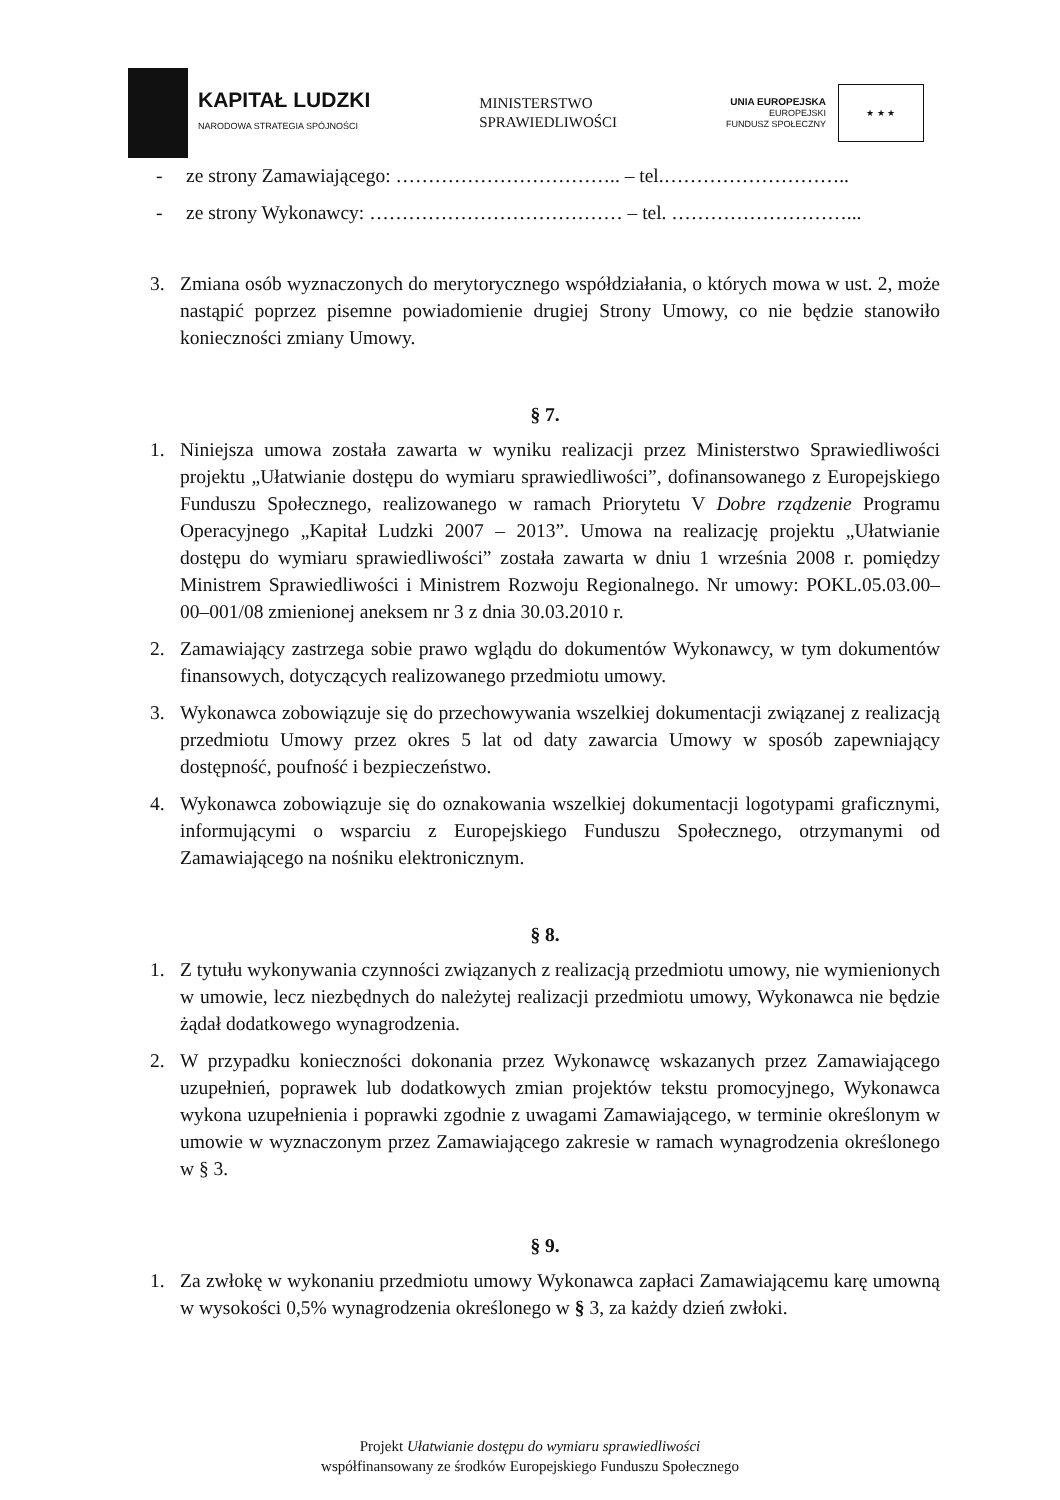KAPITAŁ LUDZKI
NARODOWA STRATEGIA SPÓJNOŚCI
MINISTERSTWO
SPRAWIEDLIWOŚCI
UNIA EUROPEJSKA
EUROPEJSKI
FUNDUSZ SPOŁECZNY
★ ★ ★
- ze strony Zamawiającego: …………………………….. – tel.………………………..
- ze strony Wykonawcy: ………………………………… – tel. ………………………...
3. Zmiana osób wyznaczonych do merytorycznego współdziałania, o których mowa w ust. 2, może nastąpić poprzez pisemne powiadomienie drugiej Strony Umowy, co nie będzie stanowiło konieczności zmiany Umowy.
§ 7.
1. Niniejsza umowa została zawarta w wyniku realizacji przez Ministerstwo Sprawiedliwości projektu „Ułatwianie dostępu do wymiaru sprawiedliwości”, dofinansowanego z Europejskiego Funduszu Społecznego, realizowanego w ramach Priorytetu V Dobre rządzenie Programu Operacyjnego „Kapitał Ludzki 2007 – 2013”. Umowa na realizację projektu „Ułatwianie dostępu do wymiaru sprawiedliwości” została zawarta w dniu 1 września 2008 r. pomiędzy Ministrem Sprawiedliwości i Ministrem Rozwoju Regionalnego. Nr umowy: POKL.05.03.00–00–001/08 zmienionej aneksem nr 3 z dnia 30.03.2010 r.
2. Zamawiający zastrzega sobie prawo wglądu do dokumentów Wykonawcy, w tym dokumentów finansowych, dotyczących realizowanego przedmiotu umowy.
3. Wykonawca zobowiązuje się do przechowywania wszelkiej dokumentacji związanej z realizacją przedmiotu Umowy przez okres 5 lat od daty zawarcia Umowy w sposób zapewniający dostępność, poufność i bezpieczeństwo.
4. Wykonawca zobowiązuje się do oznakowania wszelkiej dokumentacji logotypami graficznymi, informującymi o wsparciu z Europejskiego Funduszu Społecznego, otrzymanymi od Zamawiającego na nośniku elektronicznym.
§ 8.
1. Z tytułu wykonywania czynności związanych z realizacją przedmiotu umowy, nie wymienionych w umowie, lecz niezbędnych do należytej realizacji przedmiotu umowy, Wykonawca nie będzie żądał dodatkowego wynagrodzenia.
2. W przypadku konieczności dokonania przez Wykonawcę wskazanych przez Zamawiającego uzupełnień, poprawek lub dodatkowych zmian projektów tekstu promocyjnego, Wykonawca wykona uzupełnienia i poprawki zgodnie z uwagami Zamawiającego, w terminie określonym w umowie w wyznaczonym przez Zamawiającego zakresie w ramach wynagrodzenia określonego w § 3.
§ 9.
1. Za zwłokę w wykonaniu przedmiotu umowy Wykonawca zapłaci Zamawiającemu karę umowną w wysokości 0,5% wynagrodzenia określonego w § 3, za każdy dzień zwłoki.
Projekt Ułatwianie dostępu do wymiaru sprawiedliwości
współfinansowany ze środków Europejskiego Funduszu Społecznego